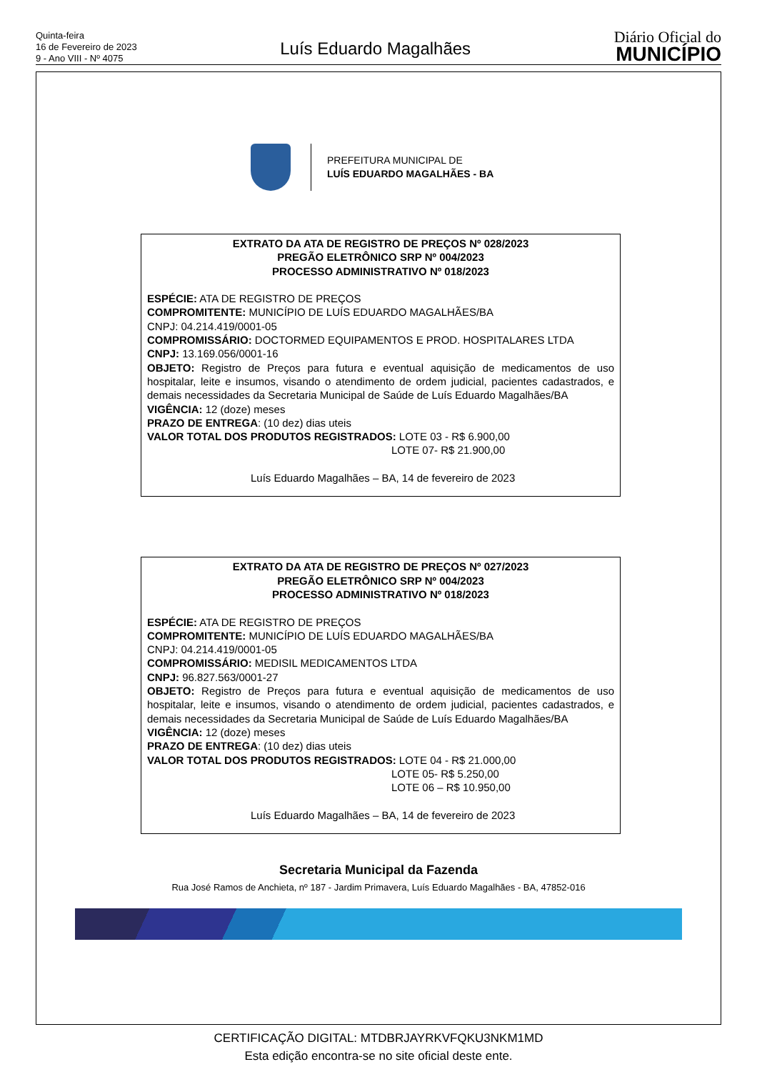Quinta-feira
16 de Fevereiro de 2023
9 - Ano VIII - Nº 4075
Luís Eduardo Magalhães
Diário Oficial do
MUNICÍPIO
PREFEITURA MUNICIPAL DE
LUÍS EDUARDO MAGALHÃES - BA
EXTRATO DA ATA DE REGISTRO DE PREÇOS Nº 028/2023
PREGÃO ELETRÔNICO SRP Nº 004/2023
PROCESSO ADMINISTRATIVO Nº 018/2023
ESPÉCIE: ATA DE REGISTRO DE PREÇOS
COMPROMITENTE: MUNICÍPIO DE LUÍS EDUARDO MAGALHÃES/BA
CNPJ: 04.214.419/0001-05
COMPROMISSÁRIO: DOCTORMED EQUIPAMENTOS E PROD. HOSPITALARES LTDA
CNPJ: 13.169.056/0001-16
OBJETO: Registro de Preços para futura e eventual aquisição de medicamentos de uso hospitalar, leite e insumos, visando o atendimento de ordem judicial, pacientes cadastrados, e demais necessidades da Secretaria Municipal de Saúde de Luís Eduardo Magalhães/BA
VIGÊNCIA: 12 (doze) meses
PRAZO DE ENTREGA: (10 dez) dias uteis
VALOR TOTAL DOS PRODUTOS REGISTRADOS: LOTE 03 - R$ 6.900,00
LOTE 07- R$ 21.900,00
Luís Eduardo Magalhães – BA, 14 de fevereiro de 2023
EXTRATO DA ATA DE REGISTRO DE PREÇOS Nº 027/2023
PREGÃO ELETRÔNICO SRP Nº 004/2023
PROCESSO ADMINISTRATIVO Nº 018/2023
ESPÉCIE: ATA DE REGISTRO DE PREÇOS
COMPROMITENTE: MUNICÍPIO DE LUÍS EDUARDO MAGALHÃES/BA
CNPJ: 04.214.419/0001-05
COMPROMISSÁRIO: MEDISIL MEDICAMENTOS LTDA
CNPJ: 96.827.563/0001-27
OBJETO: Registro de Preços para futura e eventual aquisição de medicamentos de uso hospitalar, leite e insumos, visando o atendimento de ordem judicial, pacientes cadastrados, e demais necessidades da Secretaria Municipal de Saúde de Luís Eduardo Magalhães/BA
VIGÊNCIA: 12 (doze) meses
PRAZO DE ENTREGA: (10 dez) dias uteis
VALOR TOTAL DOS PRODUTOS REGISTRADOS: LOTE 04 - R$ 21.000,00
LOTE 05- R$ 5.250,00
LOTE 06 – R$ 10.950,00
Luís Eduardo Magalhães – BA, 14 de fevereiro de 2023
Secretaria Municipal da Fazenda
Rua José Ramos de Anchieta, nº 187 - Jardim Primavera, Luís Eduardo Magalhães - BA, 47852-016
CERTIFICAÇÃO DIGITAL: MTDBRJAYRKVFQKU3NKM1MD
Esta edição encontra-se no site oficial deste ente.